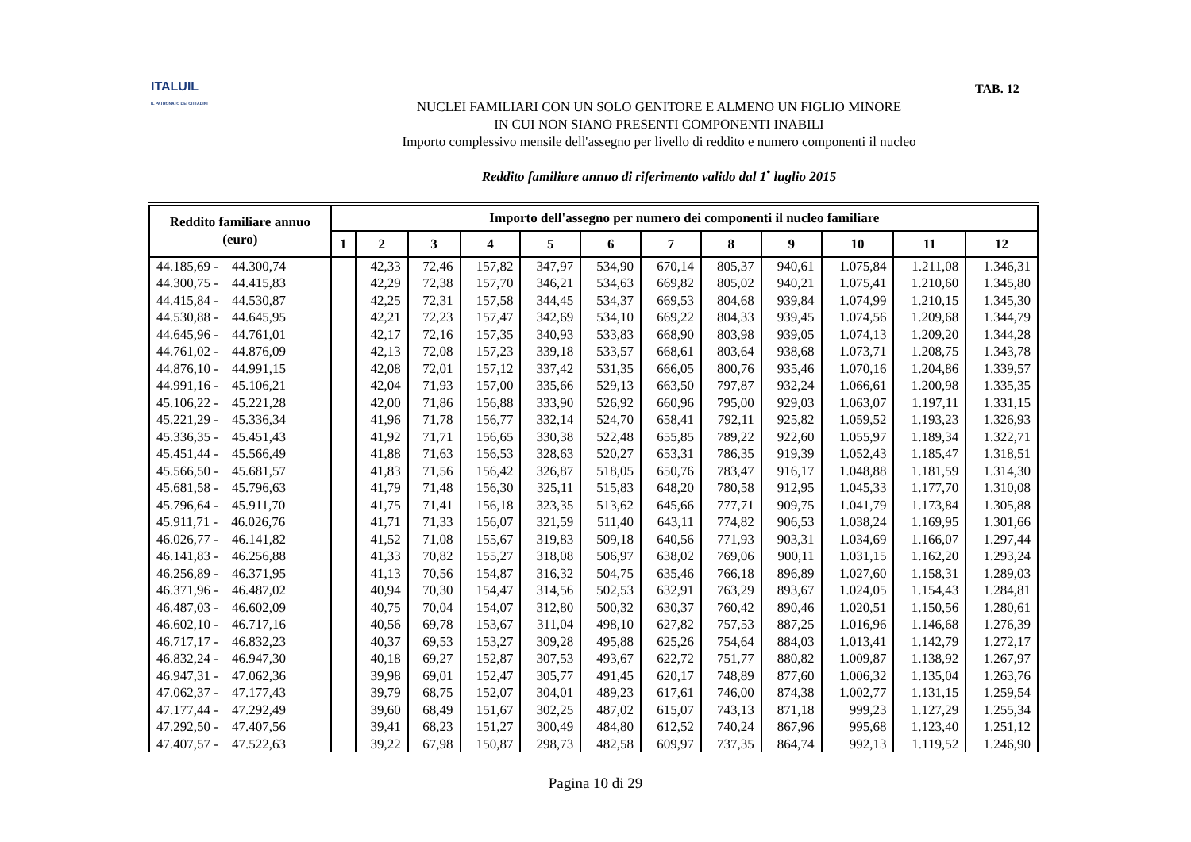ITALUIL
IL PATRONATO DEI CITTADINI
TAB. 12
NUCLEI FAMILIARI CON UN SOLO GENITORE E ALMENO UN FIGLIO MINORE
IN CUI NON SIANO PRESENTI COMPONENTI INABILI
Importo complessivo mensile dell'assegno per livello di reddito e numero componenti il nucleo
Reddito familiare annuo di riferimento valido dal 1<sup>•</sup> luglio 2015
| Reddito familiare annuo (euro) | Importo dell'assegno per numero dei componenti il nucleo familiare | | | | | | | | | | | |
| --- | --- | --- | --- | --- | --- | --- | --- | --- | --- | --- | --- | --- |
| | 1 | 2 | 3 | 4 | 5 | 6 | 7 | 8 | 9 | 10 | 11 | 12 |
| 44.185,69 - 44.300,74 | | 42,33 | 72,46 | 157,82 | 347,97 | 534,90 | 670,14 | 805,37 | 940,61 | 1.075,84 | 1.211,08 | 1.346,31 |
| 44.300,75 - 44.415,83 | | 42,29 | 72,38 | 157,70 | 346,21 | 534,63 | 669,82 | 805,02 | 940,21 | 1.075,41 | 1.210,60 | 1.345,80 |
| 44.415,84 - 44.530,87 | | 42,25 | 72,31 | 157,58 | 344,45 | 534,37 | 669,53 | 804,68 | 939,84 | 1.074,99 | 1.210,15 | 1.345,30 |
| 44.530,88 - 44.645,95 | | 42,21 | 72,23 | 157,47 | 342,69 | 534,10 | 669,22 | 804,33 | 939,45 | 1.074,56 | 1.209,68 | 1.344,79 |
| 44.645,96 - 44.761,01 | | 42,17 | 72,16 | 157,35 | 340,93 | 533,83 | 668,90 | 803,98 | 939,05 | 1.074,13 | 1.209,20 | 1.344,28 |
| 44.761,02 - 44.876,09 | | 42,13 | 72,08 | 157,23 | 339,18 | 533,57 | 668,61 | 803,64 | 938,68 | 1.073,71 | 1.208,75 | 1.343,78 |
| 44.876,10 - 44.991,15 | | 42,08 | 72,01 | 157,12 | 337,42 | 531,35 | 666,05 | 800,76 | 935,46 | 1.070,16 | 1.204,86 | 1.339,57 |
| 44.991,16 - 45.106,21 | | 42,04 | 71,93 | 157,00 | 335,66 | 529,13 | 663,50 | 797,87 | 932,24 | 1.066,61 | 1.200,98 | 1.335,35 |
| 45.106,22 - 45.221,28 | | 42,00 | 71,86 | 156,88 | 333,90 | 526,92 | 660,96 | 795,00 | 929,03 | 1.063,07 | 1.197,11 | 1.331,15 |
| 45.221,29 - 45.336,34 | | 41,96 | 71,78 | 156,77 | 332,14 | 524,70 | 658,41 | 792,11 | 925,82 | 1.059,52 | 1.193,23 | 1.326,93 |
| 45.336,35 - 45.451,43 | | 41,92 | 71,71 | 156,65 | 330,38 | 522,48 | 655,85 | 789,22 | 922,60 | 1.055,97 | 1.189,34 | 1.322,71 |
| 45.451,44 - 45.566,49 | | 41,88 | 71,63 | 156,53 | 328,63 | 520,27 | 653,31 | 786,35 | 919,39 | 1.052,43 | 1.185,47 | 1.318,51 |
| 45.566,50 - 45.681,57 | | 41,83 | 71,56 | 156,42 | 326,87 | 518,05 | 650,76 | 783,47 | 916,17 | 1.048,88 | 1.181,59 | 1.314,30 |
| 45.681,58 - 45.796,63 | | 41,79 | 71,48 | 156,30 | 325,11 | 515,83 | 648,20 | 780,58 | 912,95 | 1.045,33 | 1.177,70 | 1.310,08 |
| 45.796,64 - 45.911,70 | | 41,75 | 71,41 | 156,18 | 323,35 | 513,62 | 645,66 | 777,71 | 909,75 | 1.041,79 | 1.173,84 | 1.305,88 |
| 45.911,71 - 46.026,76 | | 41,71 | 71,33 | 156,07 | 321,59 | 511,40 | 643,11 | 774,82 | 906,53 | 1.038,24 | 1.169,95 | 1.301,66 |
| 46.026,77 - 46.141,82 | | 41,52 | 71,08 | 155,67 | 319,83 | 509,18 | 640,56 | 771,93 | 903,31 | 1.034,69 | 1.166,07 | 1.297,44 |
| 46.141,83 - 46.256,88 | | 41,33 | 70,82 | 155,27 | 318,08 | 506,97 | 638,02 | 769,06 | 900,11 | 1.031,15 | 1.162,20 | 1.293,24 |
| 46.256,89 - 46.371,95 | | 41,13 | 70,56 | 154,87 | 316,32 | 504,75 | 635,46 | 766,18 | 896,89 | 1.027,60 | 1.158,31 | 1.289,03 |
| 46.371,96 - 46.487,02 | | 40,94 | 70,30 | 154,47 | 314,56 | 502,53 | 632,91 | 763,29 | 893,67 | 1.024,05 | 1.154,43 | 1.284,81 |
| 46.487,03 - 46.602,09 | | 40,75 | 70,04 | 154,07 | 312,80 | 500,32 | 630,37 | 760,42 | 890,46 | 1.020,51 | 1.150,56 | 1.280,61 |
| 46.602,10 - 46.717,16 | | 40,56 | 69,78 | 153,67 | 311,04 | 498,10 | 627,82 | 757,53 | 887,25 | 1.016,96 | 1.146,68 | 1.276,39 |
| 46.717,17 - 46.832,23 | | 40,37 | 69,53 | 153,27 | 309,28 | 495,88 | 625,26 | 754,64 | 884,03 | 1.013,41 | 1.142,79 | 1.272,17 |
| 46.832,24 - 46.947,30 | | 40,18 | 69,27 | 152,87 | 307,53 | 493,67 | 622,72 | 751,77 | 880,82 | 1.009,87 | 1.138,92 | 1.267,97 |
| 46.947,31 - 47.062,36 | | 39,98 | 69,01 | 152,47 | 305,77 | 491,45 | 620,17 | 748,89 | 877,60 | 1.006,32 | 1.135,04 | 1.263,76 |
| 47.062,37 - 47.177,43 | | 39,79 | 68,75 | 152,07 | 304,01 | 489,23 | 617,61 | 746,00 | 874,38 | 1.002,77 | 1.131,15 | 1.259,54 |
| 47.177,44 - 47.292,49 | | 39,60 | 68,49 | 151,67 | 302,25 | 487,02 | 615,07 | 743,13 | 871,18 | 999,23 | 1.127,29 | 1.255,34 |
| 47.292,50 - 47.407,56 | | 39,41 | 68,23 | 151,27 | 300,49 | 484,80 | 612,52 | 740,24 | 867,96 | 995,68 | 1.123,40 | 1.251,12 |
| 47.407,57 - 47.522,63 | | 39,22 | 67,98 | 150,87 | 298,73 | 482,58 | 609,97 | 737,35 | 864,74 | 992,13 | 1.119,52 | 1.246,90 |
Pagina 10 di 29